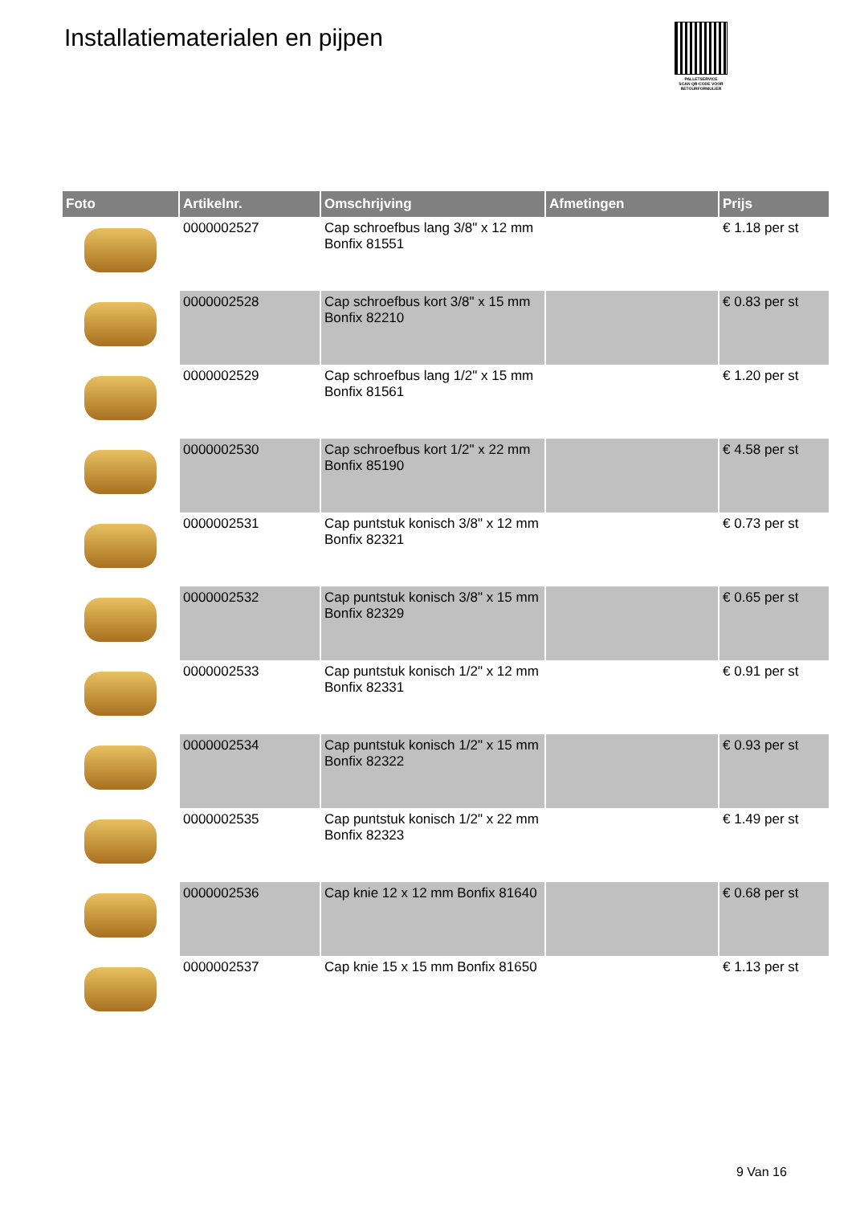Installatiematerialen en pijpen
PALLETSERVICE
SCAN QR-CODE VOOR RETOURFORMULIER
| Foto | Artikelnr. | Omschrijving | Afmetingen | Prijs |
| --- | --- | --- | --- | --- |
| | 0000002527 | Cap schroefbus lang 3/8" x 12 mm Bonfix 81551 | | € 1.18 per st |
| | 0000002528 | Cap schroefbus kort 3/8" x 15 mm Bonfix 82210 | | € 0.83 per st |
| | 0000002529 | Cap schroefbus lang 1/2" x 15 mm Bonfix 81561 | | € 1.20 per st |
| | 0000002530 | Cap schroefbus kort 1/2" x 22 mm Bonfix 85190 | | € 4.58 per st |
| | 0000002531 | Cap puntstuk konisch 3/8" x 12 mm Bonfix 82321 | | € 0.73 per st |
| | 0000002532 | Cap puntstuk konisch 3/8" x 15 mm Bonfix 82329 | | € 0.65 per st |
| | 0000002533 | Cap puntstuk konisch 1/2" x 12 mm Bonfix 82331 | | € 0.91 per st |
| | 0000002534 | Cap puntstuk konisch 1/2" x 15 mm Bonfix 82322 | | € 0.93 per st |
| | 0000002535 | Cap puntstuk konisch 1/2" x 22 mm Bonfix 82323 | | € 1.49 per st |
| | 0000002536 | Cap knie 12 x 12 mm Bonfix 81640 | | € 0.68 per st |
| | 0000002537 | Cap knie 15 x 15 mm Bonfix 81650 | | € 1.13 per st |
9 Van 16